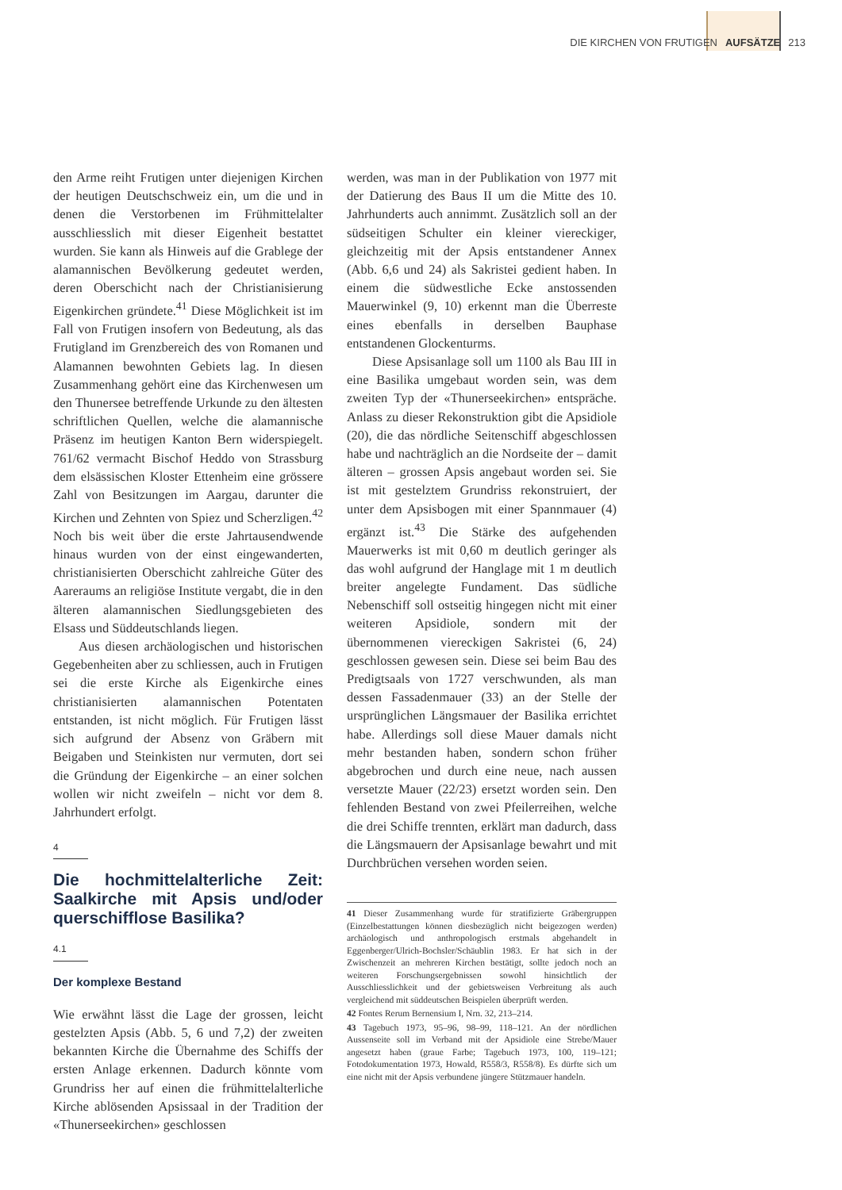DIE KIRCHEN VON FRUTIGEN AUFSÄTZE 213
den Arme reiht Frutigen unter diejenigen Kirchen der heutigen Deutschschweiz ein, um die und in denen die Verstorbenen im Frühmittelalter ausschliesslich mit dieser Eigenheit bestattet wurden. Sie kann als Hinweis auf die Grablege der alamannischen Bevölkerung gedeutet werden, deren Oberschicht nach der Christianisierung Eigenkirchen gründete.<sup>41</sup> Diese Möglichkeit ist im Fall von Frutigen insofern von Bedeutung, als das Frutigland im Grenzbereich des von Romanen und Alamannen bewohnten Gebiets lag. In diesen Zusammenhang gehört eine das Kirchenwesen um den Thunersee betreffende Urkunde zu den ältesten schriftlichen Quellen, welche die alamannische Präsenz im heutigen Kanton Bern widerspiegelt. 761/62 vermacht Bischof Heddo von Strassburg dem elsässischen Kloster Ettenheim eine grössere Zahl von Besitzungen im Aargau, darunter die Kirchen und Zehnten von Spiez und Scherzligen.<sup>42</sup> Noch bis weit über die erste Jahrtausendwende hinaus wurden von der einst eingewanderten, christianisierten Oberschicht zahlreiche Güter des Aareraums an religiöse Institute vergabt, die in den älteren alamannischen Siedlungsgebieten des Elsass und Süddeutschlands liegen.
Aus diesen archäologischen und historischen Gegebenheiten aber zu schliessen, auch in Frutigen sei die erste Kirche als Eigenkirche eines christianisierten alamannischen Potentaten entstanden, ist nicht möglich. Für Frutigen lässt sich aufgrund der Absenz von Gräbern mit Beigaben und Steinkisten nur vermuten, dort sei die Gründung der Eigenkirche – an einer solchen wollen wir nicht zweifeln – nicht vor dem 8. Jahrhundert erfolgt.
4
Die hochmittelalterliche Zeit: Saalkirche mit Apsis und/oder querschifflose Basilika?
4.1
Der komplexe Bestand
Wie erwähnt lässt die Lage der grossen, leicht gestelzten Apsis (Abb. 5, 6 und 7,2) der zweiten bekannten Kirche die Übernahme des Schiffs der ersten Anlage erkennen. Dadurch könnte vom Grundriss her auf einen die frühmittelalterliche Kirche ablösenden Apsissaal in der Tradition der «Thunerseekirchen» geschlossen
werden, was man in der Publikation von 1977 mit der Datierung des Baus II um die Mitte des 10. Jahrhunderts auch annimmt. Zusätzlich soll an der südseitigen Schulter ein kleiner viereckiger, gleichzeitig mit der Apsis entstandener Annex (Abb. 6,6 und 24) als Sakristei gedient haben. In einem die südwestliche Ecke anstossenden Mauerwinkel (9, 10) erkennt man die Überreste eines ebenfalls in derselben Bauphase entstandenen Glockenturms.
Diese Apsisanlage soll um 1100 als Bau III in eine Basilika umgebaut worden sein, was dem zweiten Typ der «Thunerseekirchen» entspräche. Anlass zu dieser Rekonstruktion gibt die Apsidiole (20), die das nördliche Seitenschiff abgeschlossen habe und nachträglich an die Nordseite der – damit älteren – grossen Apsis angebaut worden sei. Sie ist mit gestelztem Grundriss rekonstruiert, der unter dem Apsisbogen mit einer Spannmauer (4) ergänzt ist.<sup>43</sup> Die Stärke des aufgehenden Mauerwerks ist mit 0,60 m deutlich geringer als das wohl aufgrund der Hanglage mit 1 m deutlich breiter angelegte Fundament. Das südliche Nebenschiff soll ostseitig hingegen nicht mit einer weiteren Apsidiole, sondern mit der übernommenen viereckigen Sakristei (6, 24) geschlossen gewesen sein. Diese sei beim Bau des Predigtsaals von 1727 verschwunden, als man dessen Fassadenmauer (33) an der Stelle der ursprünglichen Längsmauer der Basilika errichtet habe. Allerdings soll diese Mauer damals nicht mehr bestanden haben, sondern schon früher abgebrochen und durch eine neue, nach aussen versetzte Mauer (22/23) ersetzt worden sein. Den fehlenden Bestand von zwei Pfeilerreihen, welche die drei Schiffe trennten, erklärt man dadurch, dass die Längsmauern der Apsisanlage bewahrt und mit Durchbrüchen versehen worden seien.
41 Dieser Zusammenhang wurde für stratifizierte Gräbergruppen (Einzelbestattungen können diesbezüglich nicht beigezogen werden) archäologisch und anthropologisch erstmals abgehandelt in Eggenberger/Ulrich-Bochsler/Schäublin 1983. Er hat sich in der Zwischenzeit an mehreren Kirchen bestätigt, sollte jedoch noch an weiteren Forschungsergebnissen sowohl hinsichtlich der Ausschliesslichkeit und der gebietsweisen Verbreitung als auch vergleichend mit süddeutschen Beispielen überprüft werden.
42 Fontes Rerum Bernensium I, Nrn. 32, 213–214.
43 Tagebuch 1973, 95–96, 98–99, 118–121. An der nördlichen Aussenseite soll im Verband mit der Apsidiole eine Strebe/Mauer angesetzt haben (graue Farbe; Tagebuch 1973, 100, 119–121; Fotodokumentation 1973, Howald, R558/3, R558/8). Es dürfte sich um eine nicht mit der Apsis verbundene jüngere Stützmauer handeln.